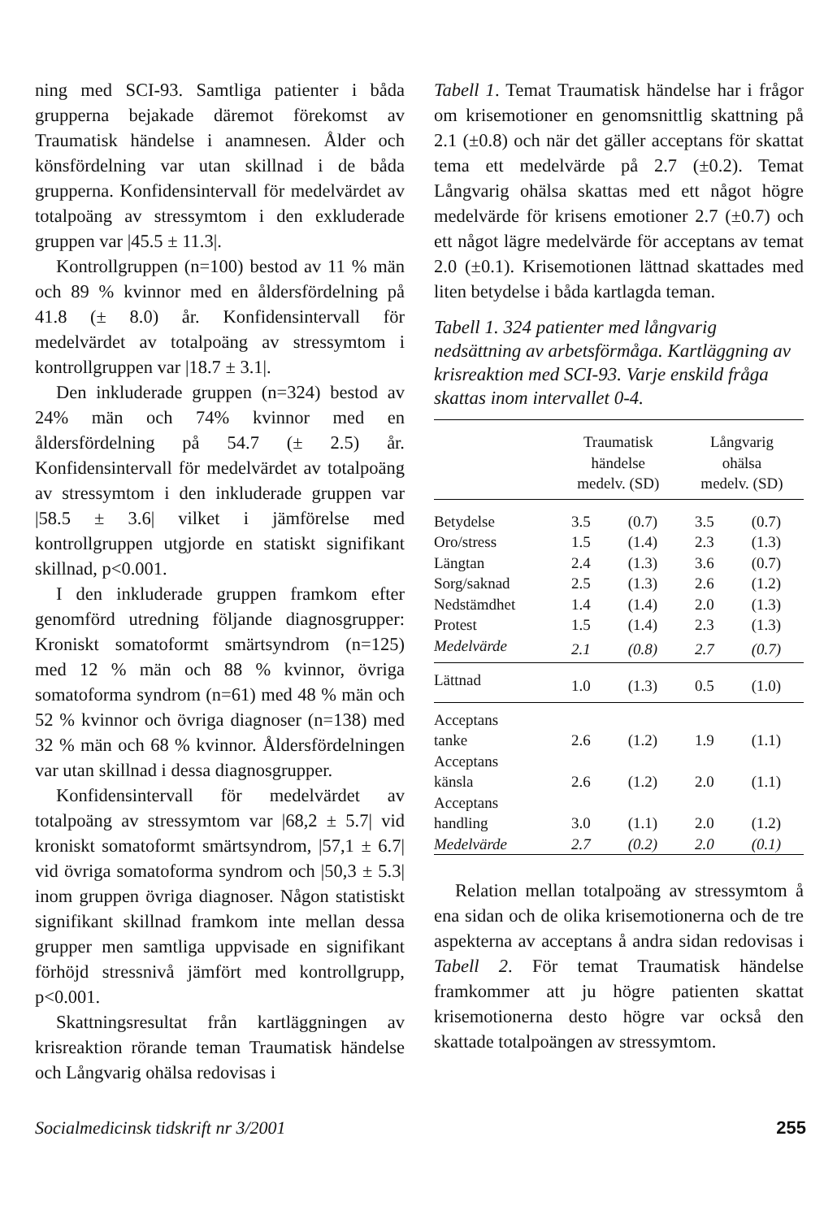ning med SCI-93. Samtliga patienter i båda grupperna bejakade däremot förekomst av Traumatisk händelse i anamnesen. Ålder och könsfördelning var utan skillnad i de båda grupperna. Konfidensintervall för medelvärdet av totalpoäng av stressymtom i den exkluderade gruppen var |45.5 ± 11.3|.
Kontrollgruppen (n=100) bestod av 11 % män och 89 % kvinnor med en åldersfördelning på 41.8 (± 8.0) år. Konfidensintervall för medelvärdet av totalpoäng av stressymtom i kontrollgruppen var |18.7 ± 3.1|.
Den inkluderade gruppen (n=324) bestod av 24% män och 74% kvinnor med en åldersfördelning på 54.7 (± 2.5) år. Konfidensintervall för medelvärdet av totalpoäng av stressymtom i den inkluderade gruppen var |58.5 ± 3.6| vilket i jämförelse med kontrollgruppen utgjorde en statiskt signifikant skillnad, p<0.001.
I den inkluderade gruppen framkom efter genomförd utredning följande diagnosgrupper: Kroniskt somatoformt smärtsyndrom (n=125) med 12 % män och 88 % kvinnor, övriga somatoforma syndrom (n=61) med 48 % män och 52 % kvinnor och övriga diagnoser (n=138) med 32 % män och 68 % kvinnor. Åldersfördelningen var utan skillnad i dessa diagnosgrupper.
Konfidensintervall för medelvärdet av totalpoäng av stressymtom var |68,2 ± 5.7| vid kroniskt somatoformt smärtsyndrom, |57,1 ± 6.7| vid övriga somatoforma syndrom och |50,3 ± 5.3| inom gruppen övriga diagnoser. Någon statistiskt signifikant skillnad framkom inte mellan dessa grupper men samtliga uppvisade en signifikant förhöjd stressnivå jämfört med kontrollgrupp, p<0.001.
Skattningsresultat från kartläggningen av krisreaktion rörande teman Traumatisk händelse och Långvarig ohälsa redovisas i
Tabell 1. Temat Traumatisk händelse har i frågor om krisemotioner en genomsnittlig skattning på 2.1 (±0.8) och när det gäller acceptans för skattat tema ett medelvärde på 2.7 (±0.2). Temat Långvarig ohälsa skattas med ett något högre medelvärde för krisens emotioner 2.7 (±0.7) och ett något lägre medelvärde för acceptans av temat 2.0 (±0.1). Krisemotionen lättnad skattades med liten betydelse i båda kartlagda teman.
Tabell 1. 324 patienter med långvarig nedsättning av arbetsförmåga. Kartläggning av krisreaktion med SCI-93. Varje enskild fråga skattas inom intervallet 0-4.
| | Traumatisk händelse medelv. (SD) | | Långvarig ohälsa medelv. (SD) | |
| --- | --- | --- | --- | --- |
| Betydelse | 3.5 | (0.7) | 3.5 | (0.7) |
| Oro/stress | 1.5 | (1.4) | 2.3 | (1.3) |
| Längtan | 2.4 | (1.3) | 3.6 | (0.7) |
| Sorg/saknad | 2.5 | (1.3) | 2.6 | (1.2) |
| Nedstämdhet | 1.4 | (1.4) | 2.0 | (1.3) |
| Protest | 1.5 | (1.4) | 2.3 | (1.3) |
| Medelvärde | 2.1 | (0.8) | 2.7 | (0.7) |
| Lättnad | 1.0 | (1.3) | 0.5 | (1.0) |
| Acceptans tanke | 2.6 | (1.2) | 1.9 | (1.1) |
| Acceptans känsla | 2.6 | (1.2) | 2.0 | (1.1) |
| Acceptans handling | 3.0 | (1.1) | 2.0 | (1.2) |
| Medelvärde | 2.7 | (0.2) | 2.0 | (0.1) |
Relation mellan totalpoäng av stressymtom å ena sidan och de olika krisemotionerna och de tre aspekterna av acceptans å andra sidan redovisas i Tabell 2. För temat Traumatisk händelse framkommer att ju högre patienten skattat krisemotionerna desto högre var också den skattade totalpoängen av stressymtom.
Socialmedicinsk tidskrift nr 3/2001 255